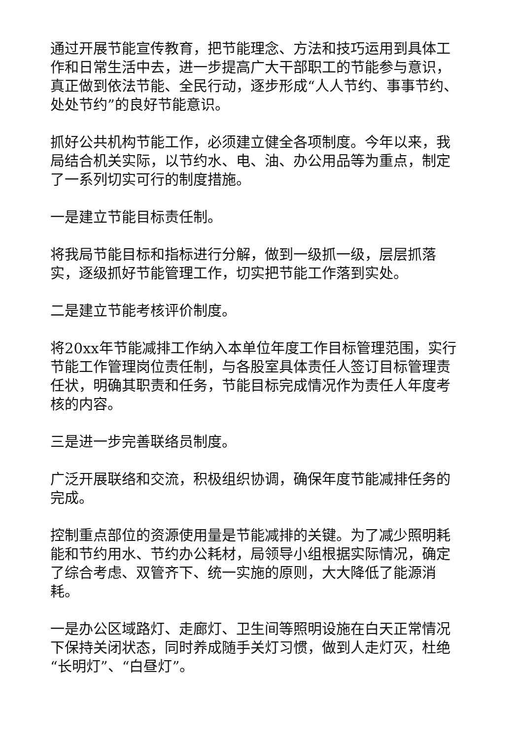通过开展节能宣传教育，把节能理念、方法和技巧运用到具体工作和日常生活中去，进一步提高广大干部职工的节能参与意识，真正做到依法节能、全民行动，逐步形成“人人节约、事事节约、处处节约”的良好节能意识。
抓好公共机构节能工作，必须建立健全各项制度。今年以来，我局结合机关实际，以节约水、电、油、办公用品等为重点，制定了一系列切实可行的制度措施。
一是建立节能目标责任制。
将我局节能目标和指标进行分解，做到一级抓一级，层层抓落实，逐级抓好节能管理工作，切实把节能工作落到实处。
二是建立节能考核评价制度。
将20xx年节能减排工作纳入本单位年度工作目标管理范围，实行节能工作管理岗位责任制，与各股室具体责任人签订目标管理责任状，明确其职责和任务，节能目标完成情况作为责任人年度考核的内容。
三是进一步完善联络员制度。
广泛开展联络和交流，积极组织协调，确保年度节能减排任务的完成。
控制重点部位的资源使用量是节能减排的关键。为了减少照明耗能和节约用水、节约办公耗材，局领导小组根据实际情况，确定了综合考虑、双管齐下、统一实施的原则，大大降低了能源消耗。
一是办公区域路灯、走廊灯、卫生间等照明设施在白天正常情况下保持关闭状态，同时养成随手关灯习惯，做到人走灯灭，杜绝“长明灯”、“白昼灯”。